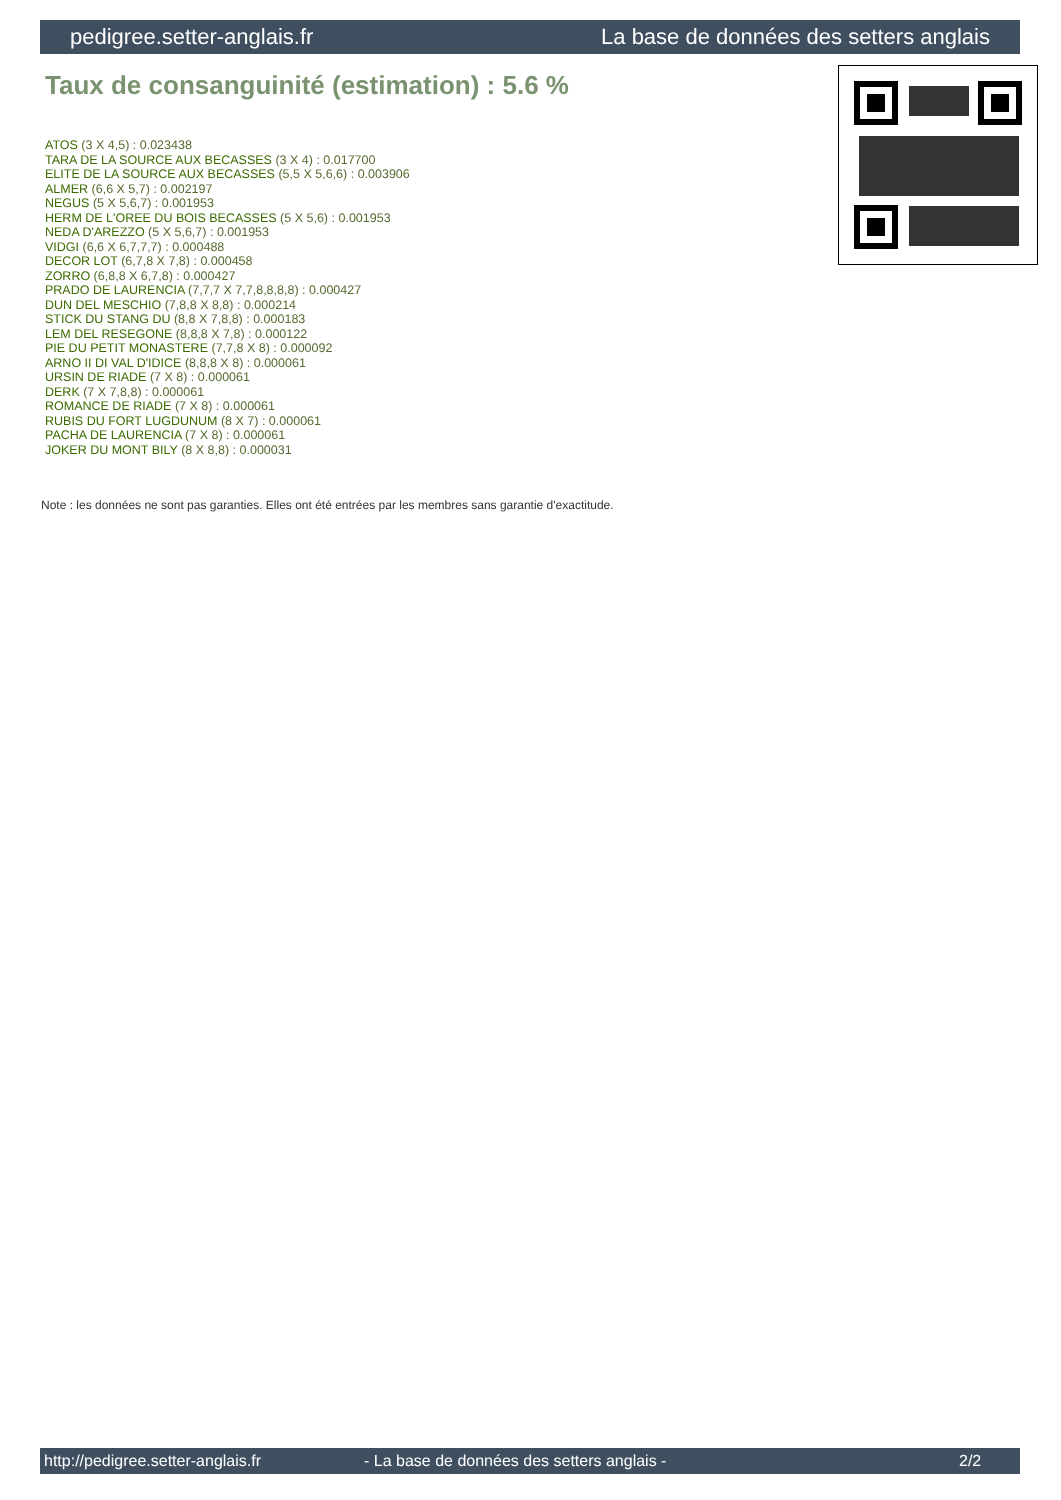pedigree.setter-anglais.fr La base de données des setters anglais
Taux de consanguinité (estimation) : 5.6 %
ATOS (3 X 4,5) : 0.023438
TARA DE LA SOURCE AUX BECASSES (3 X 4) : 0.017700
ELITE DE LA SOURCE AUX BECASSES (5,5 X 5,6,6) : 0.003906
ALMER (6,6 X 5,7) : 0.002197
NEGUS (5 X 5,6,7) : 0.001953
HERM DE L'OREE DU BOIS BECASSES (5 X 5,6) : 0.001953
NEDA D'AREZZO (5 X 5,6,7) : 0.001953
VIDGI (6,6 X 6,7,7,7) : 0.000488
DECOR LOT (6,7,8 X 7,8) : 0.000458
ZORRO (6,8,8 X 6,7,8) : 0.000427
PRADO DE LAURENCIA (7,7,7 X 7,7,8,8,8,8) : 0.000427
DUN DEL MESCHIO (7,8,8 X 8,8) : 0.000214
STICK DU STANG DU (8,8 X 7,8,8) : 0.000183
LEM DEL RESEGONE (8,8,8 X 7,8) : 0.000122
PIE DU PETIT MONASTERE (7,7,8 X 8) : 0.000092
ARNO II DI VAL D'IDICE (8,8,8 X 8) : 0.000061
URSIN DE RIADE (7 X 8) : 0.000061
DERK (7 X 7,8,8) : 0.000061
ROMANCE DE RIADE (7 X 8) : 0.000061
RUBIS DU FORT LUGDUNUM (8 X 7) : 0.000061
PACHA DE LAURENCIA (7 X 8) : 0.000061
JOKER DU MONT BILY (8 X 8,8) : 0.000031
Note : les données ne sont pas garanties. Elles ont été entrées par les membres sans garantie d'exactitude.
http://pedigree.setter-anglais.fr - La base de données des setters anglais - 2/2